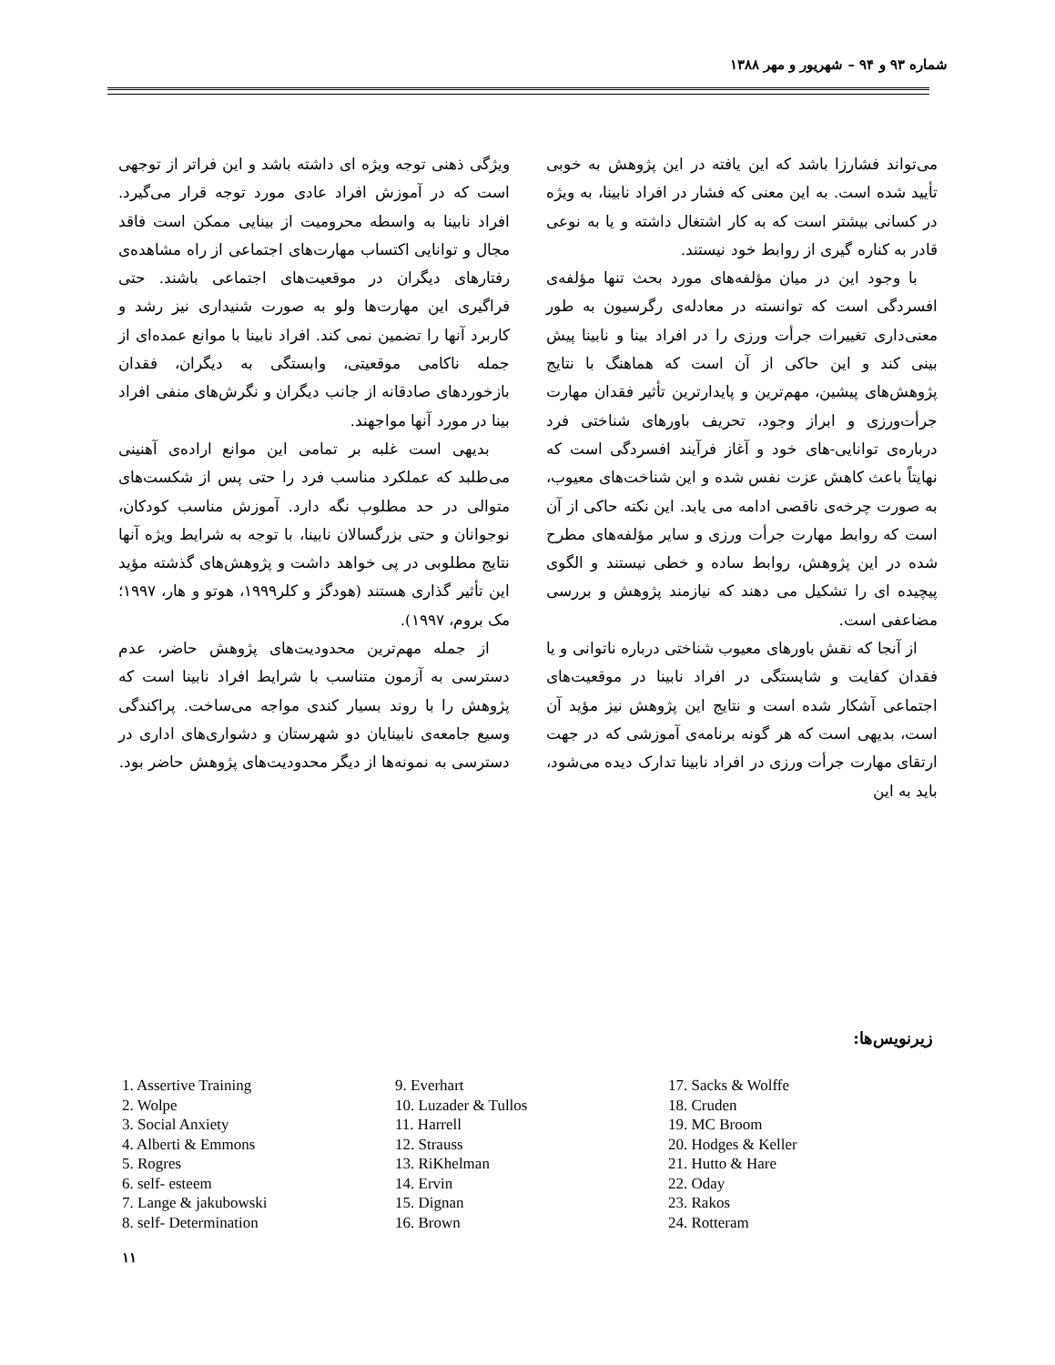شماره ۹۳ و ۹۴ – شهریور و مهر ۱۳۸۸
می‌تواند فشارزا باشد که این یافته در این پژوهش به خوبی تأیید شده است. به این معنی که فشار در افراد نابینا، به ویژه در کسانی بیشتر است که به کار اشتغال داشته و یا به نوعی قادر به کناره گیری از روابط خود نیستند.
با وجود این در میان مؤلفه‌های مورد بحث تنها مؤلفه‌ی افسردگی است که توانسته در معادله‌ی رگرسیون به طور معنی‌داری تغییرات جرأت ورزی را در افراد بینا و نابینا پیش بینی کند و این حاکی از آن است که هماهنگ با نتایج پژوهش‌های پیشین، مهم‌ترین و پایدارترین تأثیر فقدان مهارت جرأت‌ورزی و ابراز وجود، تحریف باورهای شناختی فرد درباره‌ی توانایی-های خود و آغاز فرآیند افسردگی است که نهایتاً باعث کاهش عزت نفس شده و این شناخت‌های معیوب، به صورت چرخه‌ی ناقصی ادامه می یابد. این نکته حاکی از آن است که روابط مهارت جرأت ورزی و سایر مؤلفه‌های مطرح شده در این پژوهش، روابط ساده و خطی نیستند و الگوی پیچیده ای را تشکیل می دهند که نیازمند پژوهش و بررسی مضاعفی است.
از آنجا که نقش باورهای معیوب شناختی درباره ناتوانی و یا فقدان کفایت و شایستگی در افراد نابینا در موقعیت‌های اجتماعی آشکار شده است و نتایج این پژوهش نیز مؤید آن است، بدیهی است که هر گونه برنامه‌ی آموزشی که در جهت ارتقای مهارت جرأت ورزی در افراد نابینا تدارک دیده می‌شود، باید به این
ویژگی ذهنی توجه ویژه ای داشته باشد و این فراتر از توجهی است که در آموزش افراد عادی مورد توجه قرار می‌گیرد. افراد نابینا به واسطه محرومیت از بینایی ممکن است فاقد مجال و توانایی اکتساب مهارت‌های اجتماعی از راه مشاهده‌ی رفتارهای دیگران در موقعیت‌های اجتماعی باشند. حتی فراگیری این مهارت‌ها ولو به صورت شنیداری نیز رشد و کاربرد آنها را تضمین نمی کند. افراد نابینا با موانع عمده‌ای از جمله ناکامی موقعیتی، وابستگی به دیگران، فقدان بازخوردهای صادقانه از جانب دیگران و نگرش‌های منفی افراد بینا در مورد آنها مواجهند.
بدیهی است غلبه بر تمامی این موانع اراده‌ی آهنینی می‌طلبد که عملکرد مناسب فرد را حتی پس از شکست‌های متوالی در حد مطلوب نگه دارد. آموزش مناسب کودکان، نوجوانان و حتی بزرگسالان نابینا، با توجه به شرایط ویژه آنها نتایج مطلوبی در پی خواهد داشت و پژوهش‌های گذشته مؤید این تأثیر گذاری هستند (هودگز و کلر۱۹۹۹، هوتو و هار، ۱۹۹۷؛ مک بروم، ۱۹۹۷).
از جمله مهم‌ترین محدودیت‌های پژوهش حاضر، عدم دسترسی به آزمون متناسب با شرایط افراد نابینا است که پژوهش را با روند بسیار کندی مواجه می‌ساخت. پراکندگی وسیع جامعه‌ی نابینایان دو شهرستان و دشواری‌های اداری در دسترسی به نمونه‌ها از دیگر محدودیت‌های پژوهش حاضر بود.
زیرنویس‌ها:
1. Assertive Training
2. Wolpe
3. Social Anxiety
4. Alberti & Emmons
5. Rogres
6. self- esteem
7. Lange & jakubowski
8. self- Determination
9. Everhart
10. Luzader & Tullos
11. Harrell
12. Strauss
13. RiKhelman
14. Ervin
15. Dignan
16. Brown
17. Sacks & Wolffe
18. Cruden
19. MC Broom
20. Hodges & Keller
21. Hutto & Hare
22. Oday
23. Rakos
24. Rotteram
۱۱